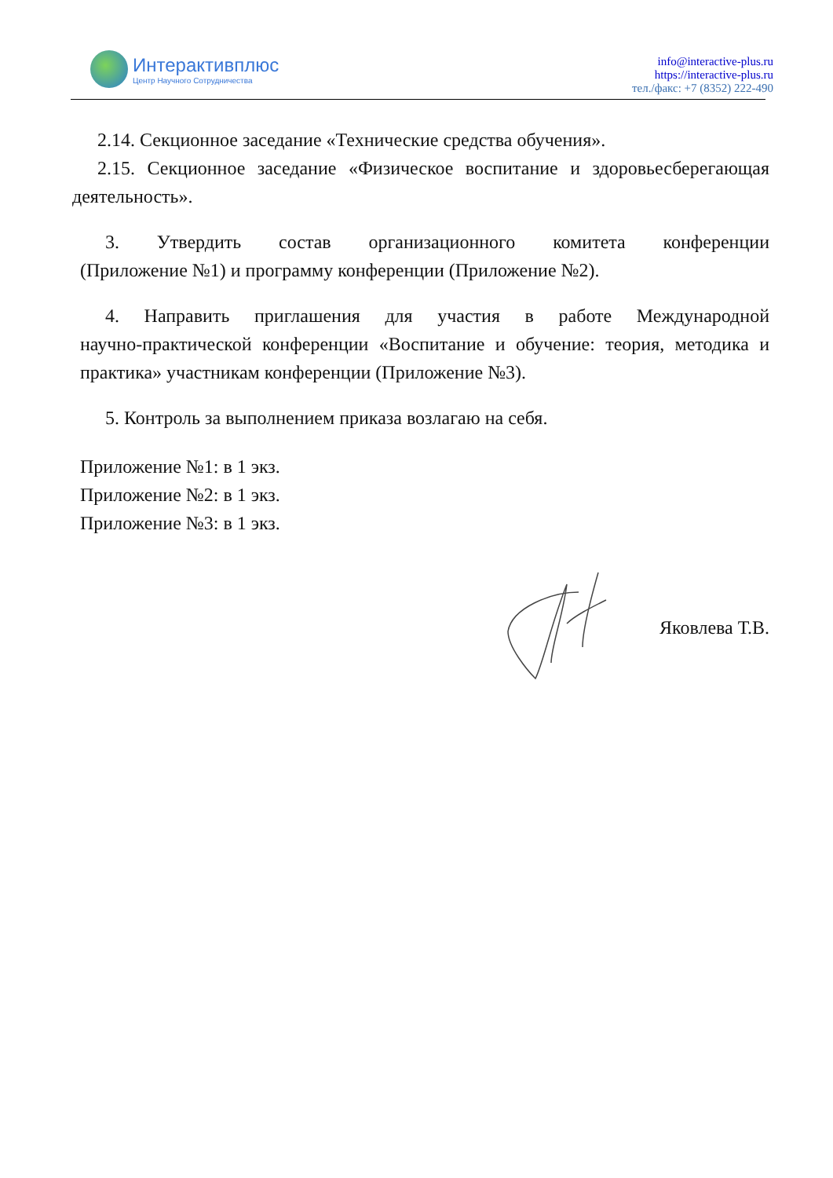Интерактивплюс
Центр Научного Сотрудничества
info@interactive-plus.ru
https://interactive-plus.ru
тел./факс: +7 (8352) 222-490
2.14. Секционное заседание «Технические средства обучения».
2.15. Секционное заседание «Физическое воспитание и здоровьесберегающая
деятельность».
3. Утвердить состав организационного комитета конференции
(Приложение №1) и программу конференции (Приложение №2).
4. Направить приглашения для участия в работе Международной
научно-практической конференции «Воспитание и обучение: теория, методика и
практика» участникам конференции (Приложение №3).
5. Контроль за выполнением приказа возлагаю на себя.
Приложение №1: в 1 экз.
Приложение №2: в 1 экз.
Приложение №3: в 1 экз.
Яковлева Т.В.